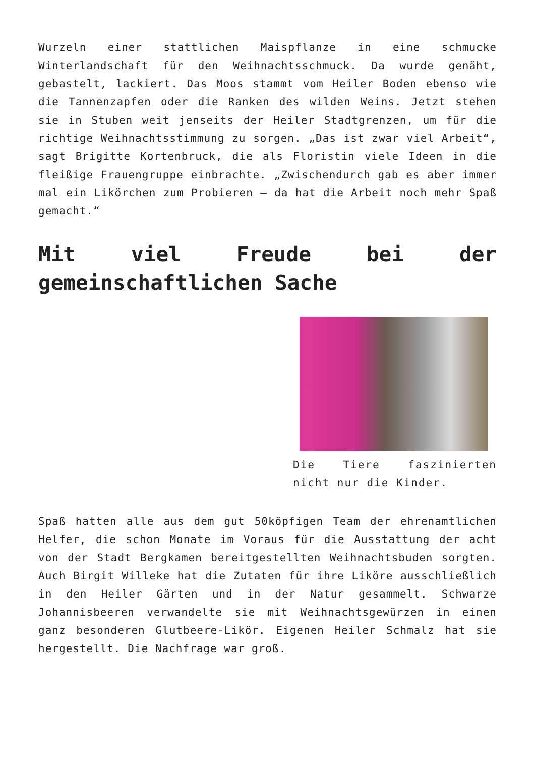Wurzeln einer stattlichen Maispflanze in eine schmucke Winterlandschaft für den Weihnachtsschmuck. Da wurde genäht, gebastelt, lackiert. Das Moos stammt vom Heiler Boden ebenso wie die Tannenzapfen oder die Ranken des wilden Weins. Jetzt stehen sie in Stuben weit jenseits der Heiler Stadtgrenzen, um für die richtige Weihnachtsstimmung zu sorgen. „Das ist zwar viel Arbeit“, sagt Brigitte Kortenbruck, die als Floristin viele Ideen in die fleißige Frauengruppe einbrachte. „Zwischendurch gab es aber immer mal ein Likörchen zum Probieren – da hat die Arbeit noch mehr Spaß gemacht.“
Mit viel Freude bei der gemeinschaftlichen Sache
Die Tiere faszinierten nicht nur die Kinder.
Spaß hatten alle aus dem gut 50köpfigen Team der ehrenamtlichen Helfer, die schon Monate im Voraus für die Ausstattung der acht von der Stadt Bergkamen bereitgestellten Weihnachtsbuden sorgten. Auch Birgit Willeke hat die Zutaten für ihre Liköre ausschließlich in den Heiler Gärten und in der Natur gesammelt. Schwarze Johannisbeeren verwandelte sie mit Weihnachtsgewürzen in einen ganz besonderen Glutbeere-Likör. Eigenen Heiler Schmalz hat sie hergestellt. Die Nachfrage war groß.